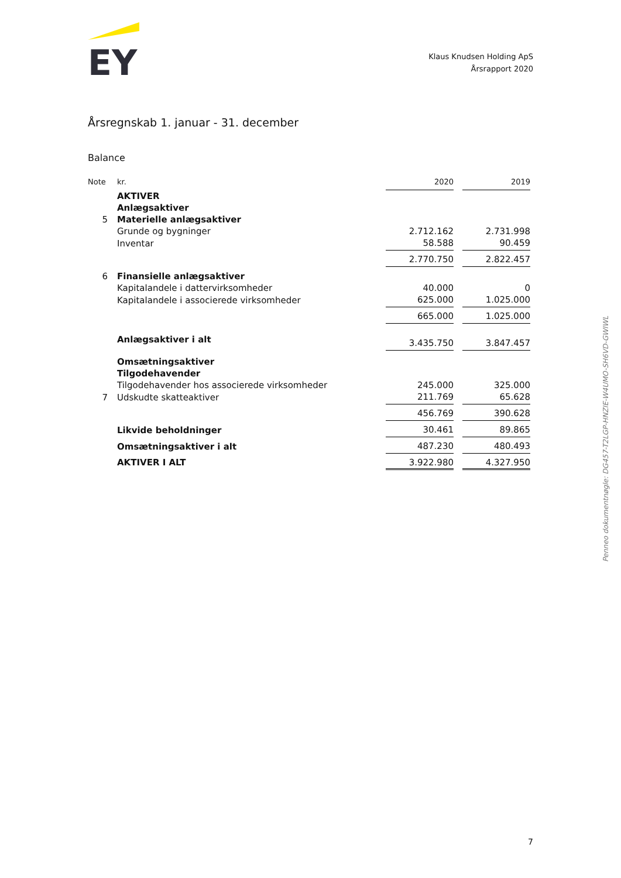EY
Klaus Knudsen Holding ApS
Årsrapport 2020
Årsregnskab 1. januar - 31. december
Balance
| Note | kr. | 2020 | | 2019 |
| --- | --- | --- | --- | --- |
| | AKTIVER | | | |
| | Anlægsaktiver | | | |
| 5 | Materielle anlægsaktiver | | | |
| | Grunde og bygninger | 2.712.162 | | 2.731.998 |
| | Inventar | 58.588 | | 90.459 |
| | | 2.770.750 | | 2.822.457 |
| 6 | Finansielle anlægsaktiver | | | |
| | Kapitalandele i dattervirksomheder | 40.000 | | 0 |
| | Kapitalandele i associerede virksomheder | 625.000 | | 1.025.000 |
| | | 665.000 | | 1.025.000 |
| | Anlægsaktiver i alt | 3.435.750 | | 3.847.457 |
| | Omsætningsaktiver | | | |
| | Tilgodehavender | | | |
| | Tilgodehavender hos associerede virksomheder | 245.000 | | 325.000 |
| 7 | Udskudte skatteaktiver | 211.769 | | 65.628 |
| | | 456.769 | | 390.628 |
| | Likvide beholdninger | 30.461 | | 89.865 |
| | Omsætningsaktiver i alt | 487.230 | | 480.493 |
| | AKTIVER I ALT | 3.922.980 | | 4.327.950 |
Penneo dokumentnøgle: DG457-T2LGP-HNZIE-W4UMO-SH6VD-GWIWL
7